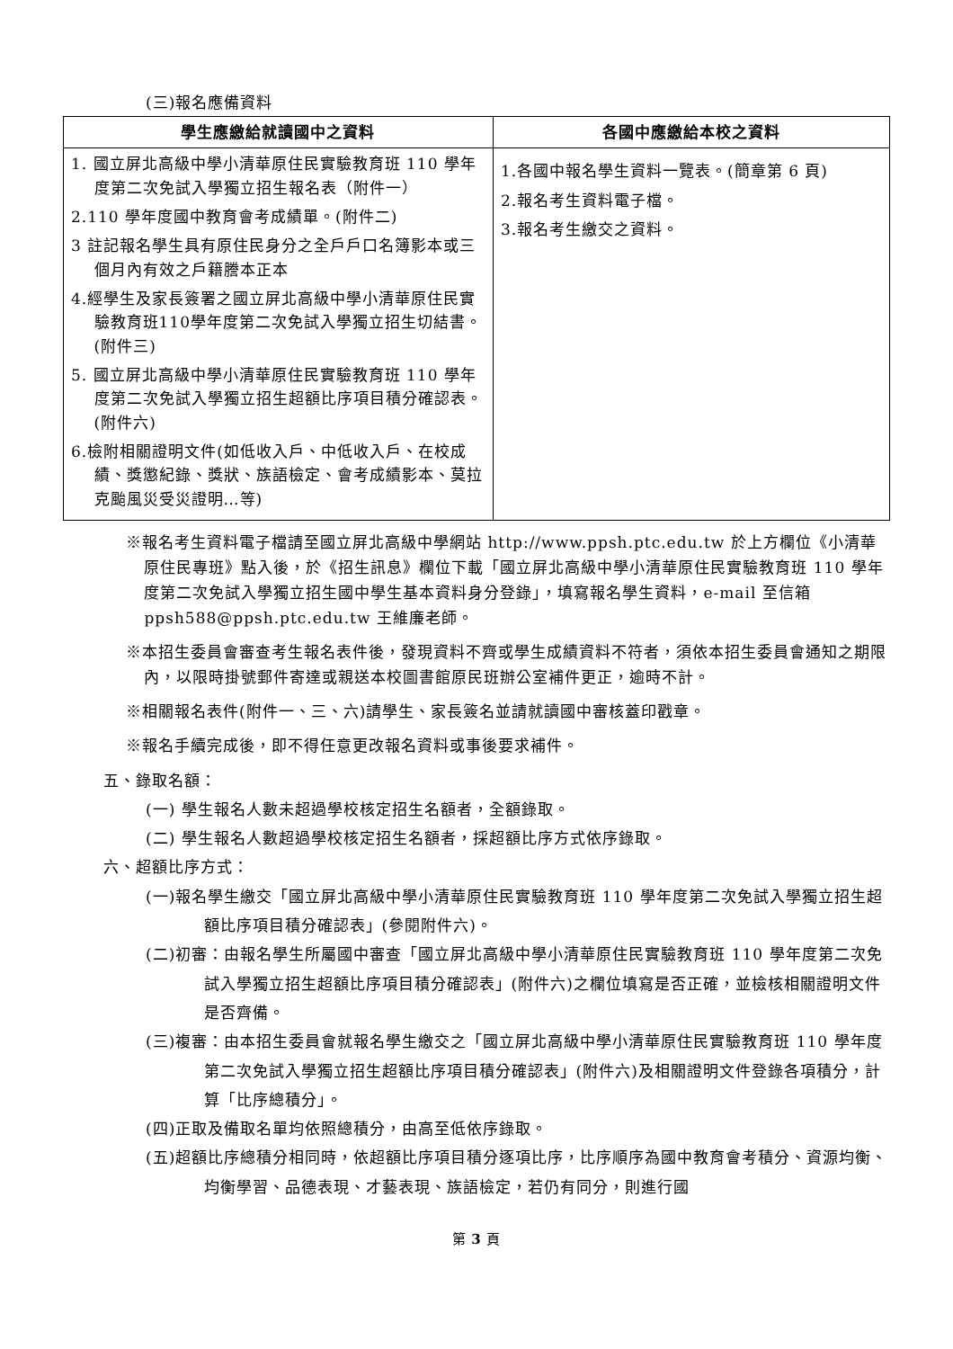(三)報名應備資料
| 學生應繳給就讀國中之資料 | 各國中應繳給本校之資料 |
| --- | --- |
| 1. 國立屏北高級中學小清華原住民實驗教育班 110 學年度第二次免試入學獨立招生報名表（附件一） 2.110 學年度國中教育會考成績單。(附件二) 3 註記報名學生具有原住民身分之全戶戶口名簿影本或三個月內有效之戶籍謄本正本 4.經學生及家長簽署之國立屏北高級中學小清華原住民實驗教育班110學年度第二次免試入學獨立招生切結書。(附件三) 5. 國立屏北高級中學小清華原住民實驗教育班 110 學年度第二次免試入學獨立招生超額比序項目積分確認表。(附件六) 6.檢附相關證明文件(如低收入戶、中低收入戶、在校成績、獎懲紀錄、獎狀、族語檢定、會考成績影本、莫拉克颱風災受災證明…等) | 1.各國中報名學生資料一覽表。(簡章第 6 頁) 2.報名考生資料電子檔。 3.報名考生繳交之資料。 |
※報名考生資料電子檔請至國立屏北高級中學網站 http://www.ppsh.ptc.edu.tw 於上方欄位《小清華原住民專班》點入後，於《招生訊息》欄位下載「國立屏北高級中學小清華原住民實驗教育班 110 學年度第二次免試入學獨立招生國中學生基本資料身分登錄」，填寫報名學生資料，e-mail 至信箱 ppsh588@ppsh.ptc.edu.tw 王維廉老師。
※本招生委員會審查考生報名表件後，發現資料不齊或學生成績資料不符者，須依本招生委員會通知之期限內，以限時掛號郵件寄達或親送本校圖書館原民班辦公室補件更正，逾時不計。
※相關報名表件(附件一、三、六)請學生、家長簽名並請就讀國中審核蓋印戳章。
※報名手續完成後，即不得任意更改報名資料或事後要求補件。
五、錄取名額：
(一) 學生報名人數未超過學校核定招生名額者，全額錄取。
(二) 學生報名人數超過學校核定招生名額者，採超額比序方式依序錄取。
六、超額比序方式：
(一)報名學生繳交「國立屏北高級中學小清華原住民實驗教育班 110 學年度第二次免試入學獨立招生超額比序項目積分確認表」(參閱附件六)。
(二)初審：由報名學生所屬國中審查「國立屏北高級中學小清華原住民實驗教育班 110 學年度第二次免試入學獨立招生超額比序項目積分確認表」(附件六)之欄位填寫是否正確，並檢核相關證明文件是否齊備。
(三)複審：由本招生委員會就報名學生繳交之「國立屏北高級中學小清華原住民實驗教育班 110 學年度第二次免試入學獨立招生超額比序項目積分確認表」(附件六)及相關證明文件登錄各項積分，計算「比序總積分」。
(四)正取及備取名單均依照總積分，由高至低依序錄取。
(五)超額比序總積分相同時，依超額比序項目積分逐項比序，比序順序為國中教育會考積分、資源均衡、均衡學習、品德表現、才藝表現、族語檢定，若仍有同分，則進行國
第 3 頁